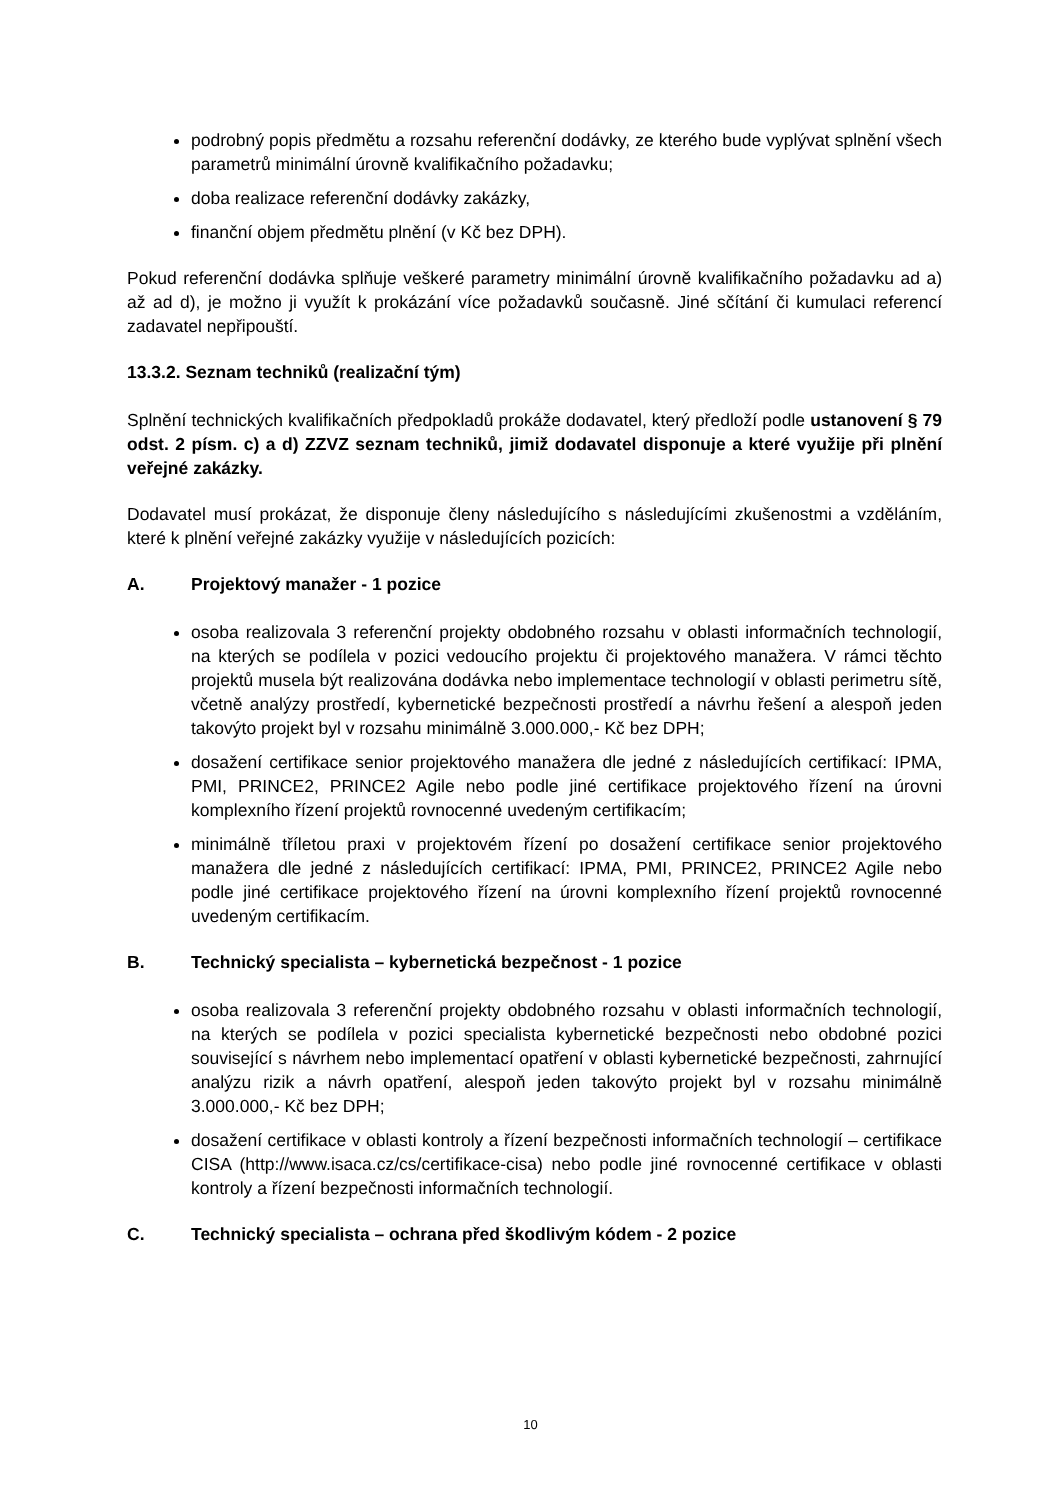podrobný popis předmětu a rozsahu referenční dodávky, ze kterého bude vyplývat splnění všech parametrů minimální úrovně kvalifikačního požadavku;
doba realizace referenční dodávky zakázky,
finanční objem předmětu plnění (v Kč bez DPH).
Pokud referenční dodávka splňuje veškeré parametry minimální úrovně kvalifikačního požadavku ad a) až ad d), je možno ji využít k prokázání více požadavků současně. Jiné sčítání či kumulaci referencí zadavatel nepřipouští.
13.3.2. Seznam techniků (realizační tým)
Splnění technických kvalifikačních předpokladů prokáže dodavatel, který předloží podle ustanovení § 79 odst. 2 písm. c) a d) ZZVZ seznam techniků, jimiž dodavatel disponuje a které využije při plnění veřejné zakázky.
Dodavatel musí prokázat, že disponuje členy následujícího s následujícími zkušenostmi a vzděláním, které k plnění veřejné zakázky využije v následujících pozicích:
A. Projektový manažer - 1 pozice
osoba realizovala 3 referenční projekty obdobného rozsahu v oblasti informačních technologií, na kterých se podílela v pozici vedoucího projektu či projektového manažera. V rámci těchto projektů musela být realizována dodávka nebo implementace technologií v oblasti perimetru sítě, včetně analýzy prostředí, kybernetické bezpečnosti prostředí a návrhu řešení a alespoň jeden takovýto projekt byl v rozsahu minimálně 3.000.000,- Kč bez DPH;
dosažení certifikace senior projektového manažera dle jedné z následujících certifikací: IPMA, PMI, PRINCE2, PRINCE2 Agile nebo podle jiné certifikace projektového řízení na úrovni komplexního řízení projektů rovnocenné uvedeným certifikacím;
minimálně tříletou praxi v projektovém řízení po dosažení certifikace senior projektového manažera dle jedné z následujících certifikací: IPMA, PMI, PRINCE2, PRINCE2 Agile nebo podle jiné certifikace projektového řízení na úrovni komplexního řízení projektů rovnocenné uvedeným certifikacím.
B. Technický specialista – kybernetická bezpečnost - 1 pozice
osoba realizovala 3 referenční projekty obdobného rozsahu v oblasti informačních technologií, na kterých se podílela v pozici specialista kybernetické bezpečnosti nebo obdobné pozici související s návrhem nebo implementací opatření v oblasti kybernetické bezpečnosti, zahrnující analýzu rizik a návrh opatření, alespoň jeden takovýto projekt byl v rozsahu minimálně 3.000.000,- Kč bez DPH;
dosažení certifikace v oblasti kontroly a řízení bezpečnosti informačních technologií – certifikace CISA (http://www.isaca.cz/cs/certifikace-cisa) nebo podle jiné rovnocenné certifikace v oblasti kontroly a řízení bezpečnosti informačních technologií.
C. Technický specialista – ochrana před škodlivým kódem - 2 pozice
10